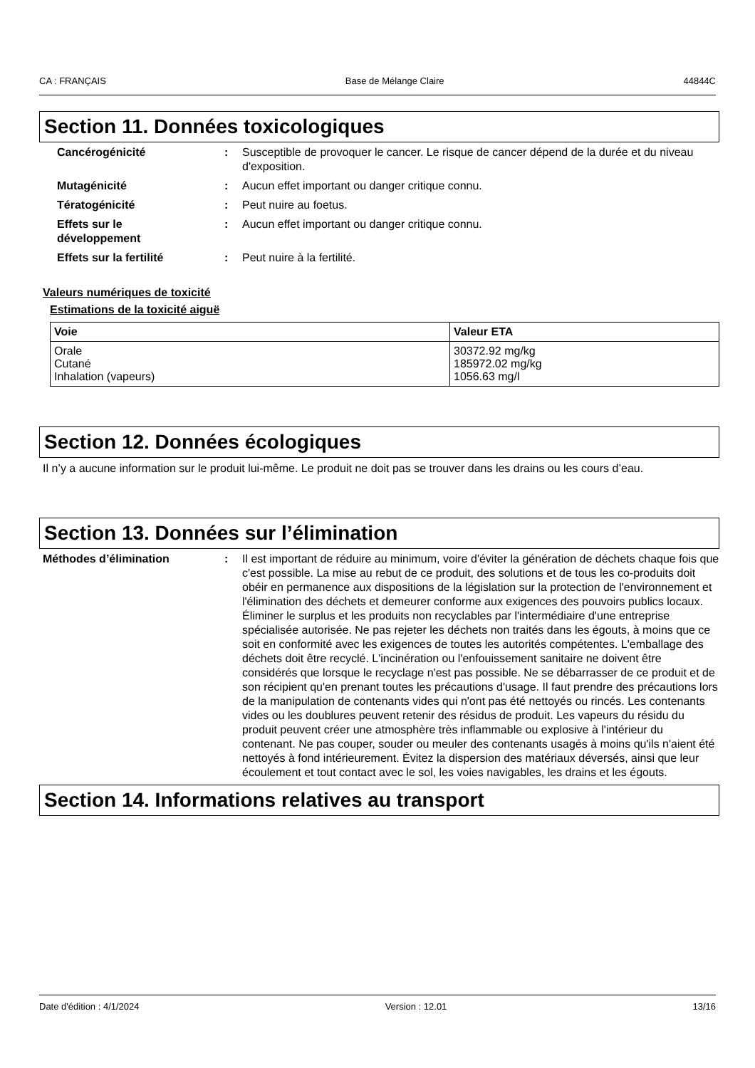CA : FRANÇAIS Base de Mélange Claire 44844C
Section 11. Données toxicologiques
Cancérogénicité : Susceptible de provoquer le cancer. Le risque de cancer dépend de la durée et du niveau d'exposition.
Mutagénicité : Aucun effet important ou danger critique connu.
Tératogénicité : Peut nuire au foetus.
Effets sur le
développement
: Aucun effet important ou danger critique connu.
Effets sur la fertilité : Peut nuire à la fertilité.
Valeurs numériques de toxicité
Estimations de la toxicité aiguë
| Voie | Valeur ETA |
| --- | --- |
| Orale Cutané Inhalation (vapeurs) | 30372.92 mg/kg 185972.02 mg/kg 1056.63 mg/l |
Section 12. Données écologiques
Il n’y a aucune information sur le produit lui-même. Le produit ne doit pas se trouver dans les drains ou les cours d’eau.
Section 13. Données sur l’élimination
Méthodes d’élimination : Il est important de réduire au minimum, voire d'éviter la génération de déchets chaque fois que c'est possible. La mise au rebut de ce produit, des solutions et de tous les co-produits doit obéir en permanence aux dispositions de la législation sur la protection de l'environnement et l'élimination des déchets et demeurer conforme aux exigences des pouvoirs publics locaux. Éliminer le surplus et les produits non recyclables par l'intermédiaire d'une entreprise spécialisée autorisée. Ne pas rejeter les déchets non traités dans les égouts, à moins que ce soit en conformité avec les exigences de toutes les autorités compétentes. L'emballage des déchets doit être recyclé. L'incinération ou l'enfouissement sanitaire ne doivent être considérés que lorsque le recyclage n'est pas possible. Ne se débarrasser de ce produit et de son récipient qu'en prenant toutes les précautions d'usage. Il faut prendre des précautions lors de la manipulation de contenants vides qui n'ont pas été nettoyés ou rincés. Les contenants vides ou les doublures peuvent retenir des résidus de produit. Les vapeurs du résidu du produit peuvent créer une atmosphère très inflammable ou explosive à l'intérieur du contenant. Ne pas couper, souder ou meuler des contenants usagés à moins qu'ils n'aient été nettoyés à fond intérieurement. Évitez la dispersion des matériaux déversés, ainsi que leur écoulement et tout contact avec le sol, les voies navigables, les drains et les égouts.
Section 14. Informations relatives au transport
Date d'édition : 4/1/2024 Version : 12.01 13/16